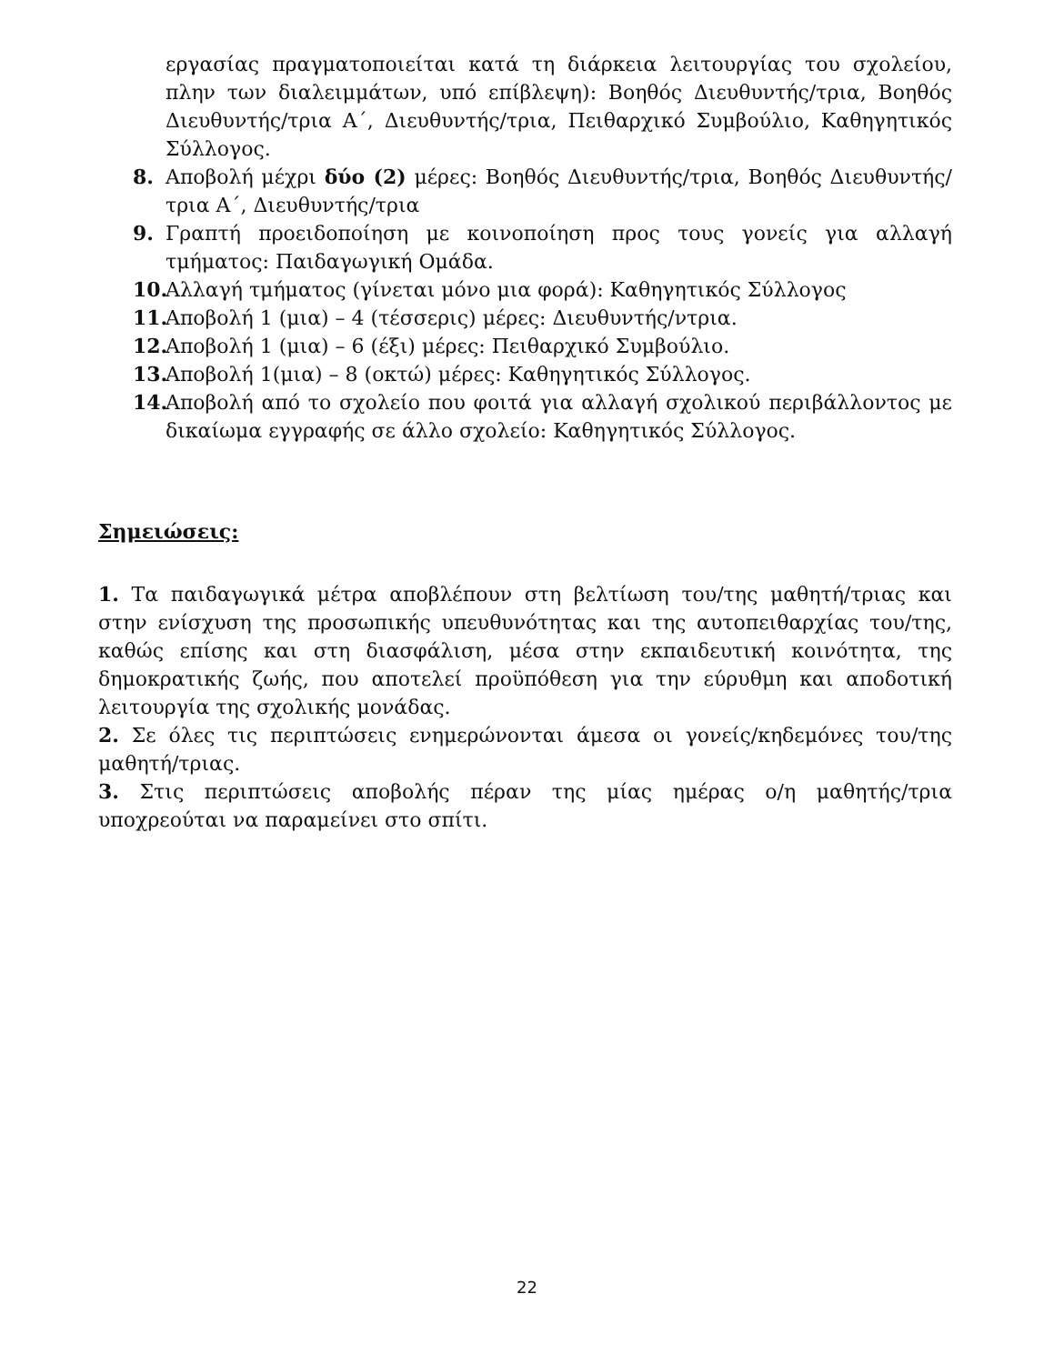εργασίας πραγματοποιείται κατά τη διάρκεια λειτουργίας του σχολείου, πλην των διαλειμμάτων, υπό επίβλεψη): Βοηθός Διευθυντής/τρια, Βοηθός Διευθυντής/τρια Α΄, Διευθυντής/τρια, Πειθαρχικό Συμβούλιο, Καθηγητικός Σύλλογος.
8. Αποβολή μέχρι δύο (2) μέρες: Βοηθός Διευθυντής/τρια, Βοηθός Διευθυντής/τρια Α΄, Διευθυντής/τρια
9. Γραπτή προειδοποίηση με κοινοποίηση προς τους γονείς για αλλαγή τμήματος: Παιδαγωγική Ομάδα.
10. Αλλαγή τμήματος (γίνεται μόνο μια φορά): Καθηγητικός Σύλλογος
11. Αποβολή 1 (μια) – 4 (τέσσερις) μέρες: Διευθυντής/ντρια.
12. Αποβολή 1 (μια) – 6 (έξι) μέρες: Πειθαρχικό Συμβούλιο.
13. Αποβολή 1(μια) – 8 (οκτώ) μέρες: Καθηγητικός Σύλλογος.
14. Αποβολή από το σχολείο που φοιτά για αλλαγή σχολικού περιβάλλοντος με δικαίωμα εγγραφής σε άλλο σχολείο: Καθηγητικός Σύλλογος.
Σημειώσεις:
1. Τα παιδαγωγικά μέτρα αποβλέπουν στη βελτίωση του/της μαθητή/τριας και στην ενίσχυση της προσωπικής υπευθυνότητας και της αυτοπειθαρχίας του/της, καθώς επίσης και στη διασφάλιση, μέσα στην εκπαιδευτική κοινότητα, της δημοκρατικής ζωής, που αποτελεί προϋπόθεση για την εύρυθμη και αποδοτική λειτουργία της σχολικής μονάδας.
2. Σε όλες τις περιπτώσεις ενημερώνονται άμεσα οι γονείς/κηδεμόνες του/της μαθητή/τριας.
3. Στις περιπτώσεις αποβολής πέραν της μίας ημέρας ο/η μαθητής/τρια υποχρεούται να παραμείνει στο σπίτι.
22